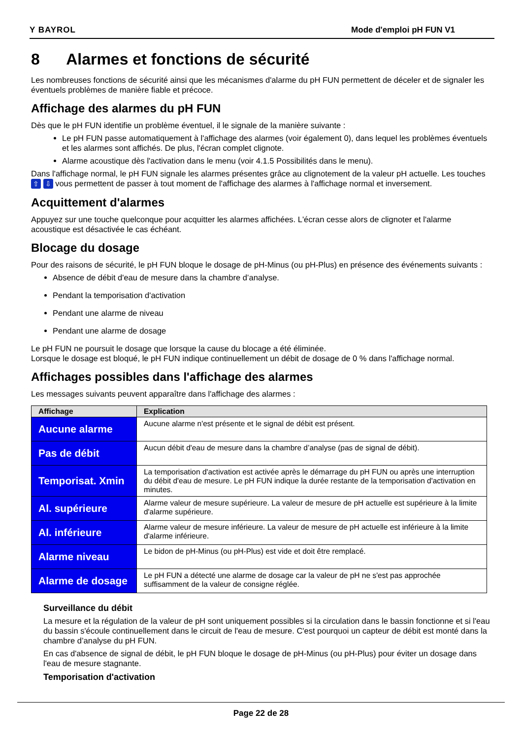Y BAYROL Mode d'emploi pH FUN V1
8 Alarmes et fonctions de sécurité
Les nombreuses fonctions de sécurité ainsi que les mécanismes d'alarme du pH FUN permettent de déceler et de signaler les éventuels problèmes de manière fiable et précoce.
Affichage des alarmes du pH FUN
Dès que le pH FUN identifie un problème éventuel, il le signale de la manière suivante :
Le pH FUN passe automatiquement à l'affichage des alarmes (voir également 0), dans lequel les problèmes éventuels et les alarmes sont affichés. De plus, l'écran complet clignote.
Alarme acoustique dès l'activation dans le menu (voir 4.1.5 Possibilités dans le menu).
Dans l'affichage normal, le pH FUN signale les alarmes présentes grâce au clignotement de la valeur pH actuelle. Les touches ⇧ ⇩ vous permettent de passer à tout moment de l'affichage des alarmes à l'affichage normal et inversement.
Acquittement d'alarmes
Appuyez sur une touche quelconque pour acquitter les alarmes affichées. L'écran cesse alors de clignoter et l'alarme acoustique est désactivée le cas échéant.
Blocage du dosage
Pour des raisons de sécurité, le pH FUN bloque le dosage de pH-Minus (ou pH-Plus) en présence des événements suivants :
Absence de débit d'eau de mesure dans la chambre d’analyse.
Pendant la temporisation d'activation
Pendant une alarme de niveau
Pendant une alarme de dosage
Le pH FUN ne poursuit le dosage que lorsque la cause du blocage a été éliminée.
Lorsque le dosage est bloqué, le pH FUN indique continuellement un débit de dosage de 0 % dans l'affichage normal.
Affichages possibles dans l'affichage des alarmes
Les messages suivants peuvent apparaître dans l'affichage des alarmes :
| Affichage | Explication |
| --- | --- |
| Aucune alarme | Aucune alarme n'est présente et le signal de débit est présent. |
| Pas de débit | Aucun débit d'eau de mesure dans la chambre d’analyse (pas de signal de débit). |
| Temporisat. Xmin | La temporisation d'activation est activée après le démarrage du pH FUN ou après une interruption du débit d'eau de mesure. Le pH FUN indique la durée restante de la temporisation d'activation en minutes. |
| Al. supérieure | Alarme valeur de mesure supérieure. La valeur de mesure de pH actuelle est supérieure à la limite d'alarme supérieure. |
| Al. inférieure | Alarme valeur de mesure inférieure. La valeur de mesure de pH actuelle est inférieure à la limite d'alarme inférieure. |
| Alarme niveau | Le bidon de pH-Minus (ou pH-Plus) est vide et doit être remplacé. |
| Alarme de dosage | Le pH FUN a détecté une alarme de dosage car la valeur de pH ne s'est pas approchée suffisamment de la valeur de consigne réglée. |
Surveillance du débit
La mesure et la régulation de la valeur de pH sont uniquement possibles si la circulation dans le bassin fonctionne et si l'eau du bassin s'écoule continuellement dans le circuit de l'eau de mesure. C'est pourquoi un capteur de débit est monté dans la chambre d’analyse du pH FUN.
En cas d'absence de signal de débit, le pH FUN bloque le dosage de pH-Minus (ou pH-Plus) pour éviter un dosage dans l'eau de mesure stagnante.
Temporisation d'activation
Page 22 de 28